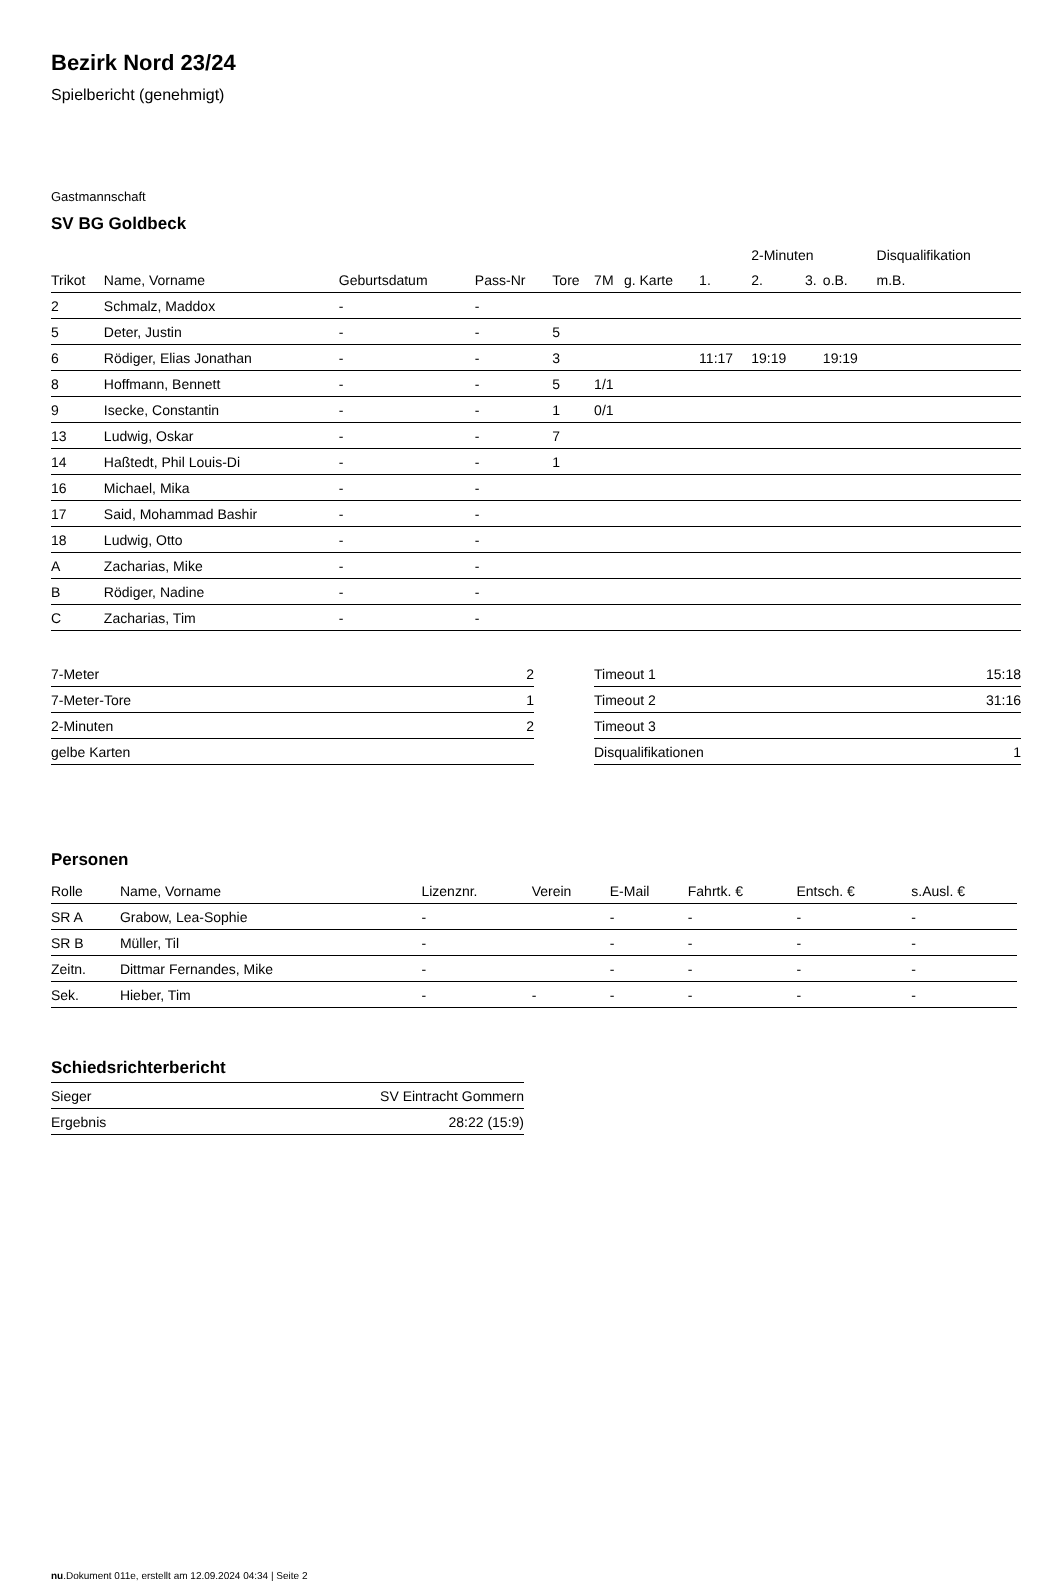Bezirk Nord 23/24
Spielbericht (genehmigt)
Gastmannschaft
SV BG Goldbeck
| | | | | | | | | 2-Minuten | | | Disqualifikation |
| --- | --- | --- | --- | --- | --- | --- | --- | --- | --- | --- | --- |
| Trikot | Name, Vorname | Geburtsdatum | Pass-Nr | Tore | 7M | g. Karte | 1. | 2. | 3. | o.B. | m.B. |
| 2 | Schmalz, Maddox | - | - | | | | | | | | |
| 5 | Deter, Justin | - | - | 5 | | | | | | | |
| 6 | Rödiger, Elias Jonathan | - | - | 3 | | | 11:17 | 19:19 | | 19:19 | |
| 8 | Hoffmann, Bennett | - | - | 5 | 1/1 | | | | | | |
| 9 | Isecke, Constantin | - | - | 1 | 0/1 | | | | | | |
| 13 | Ludwig, Oskar | - | - | 7 | | | | | | | |
| 14 | Haßtedt, Phil Louis-Di | - | - | 1 | | | | | | | |
| 16 | Michael, Mika | - | - | | | | | | | | |
| 17 | Said, Mohammad Bashir | - | - | | | | | | | | |
| 18 | Ludwig, Otto | - | - | | | | | | | | |
| A | Zacharias, Mike | - | - | | | | | | | | |
| B | Rödiger, Nadine | - | - | | | | | | | | |
| C | Zacharias, Tim | - | - | | | | | | | | |
| 7-Meter | 2 |
| 7-Meter-Tore | 1 |
| 2-Minuten | 2 |
| gelbe Karten | |
| Timeout 1 | 15:18 |
| Timeout 2 | 31:16 |
| Timeout 3 | |
| Disqualifikationen | 1 |
Personen
| Rolle | Name, Vorname | Lizenznr. | Verein | E-Mail | Fahrtk. € | Entsch. € | s.Ausl. € |
| --- | --- | --- | --- | --- | --- | --- | --- |
| SR A | Grabow, Lea-Sophie | - | | - | - | - | - |
| SR B | Müller, Til | - | | - | - | - | - |
| Zeitn. | Dittmar Fernandes, Mike | - | | - | - | - | - |
| Sek. | Hieber, Tim | - | - | - | - | - | - |
Schiedsrichterbericht
| Sieger | SV Eintracht Gommern |
| Ergebnis | 28:22 (15:9) |
nu.Dokument 011e, erstellt am 12.09.2024 04:34 | Seite 2